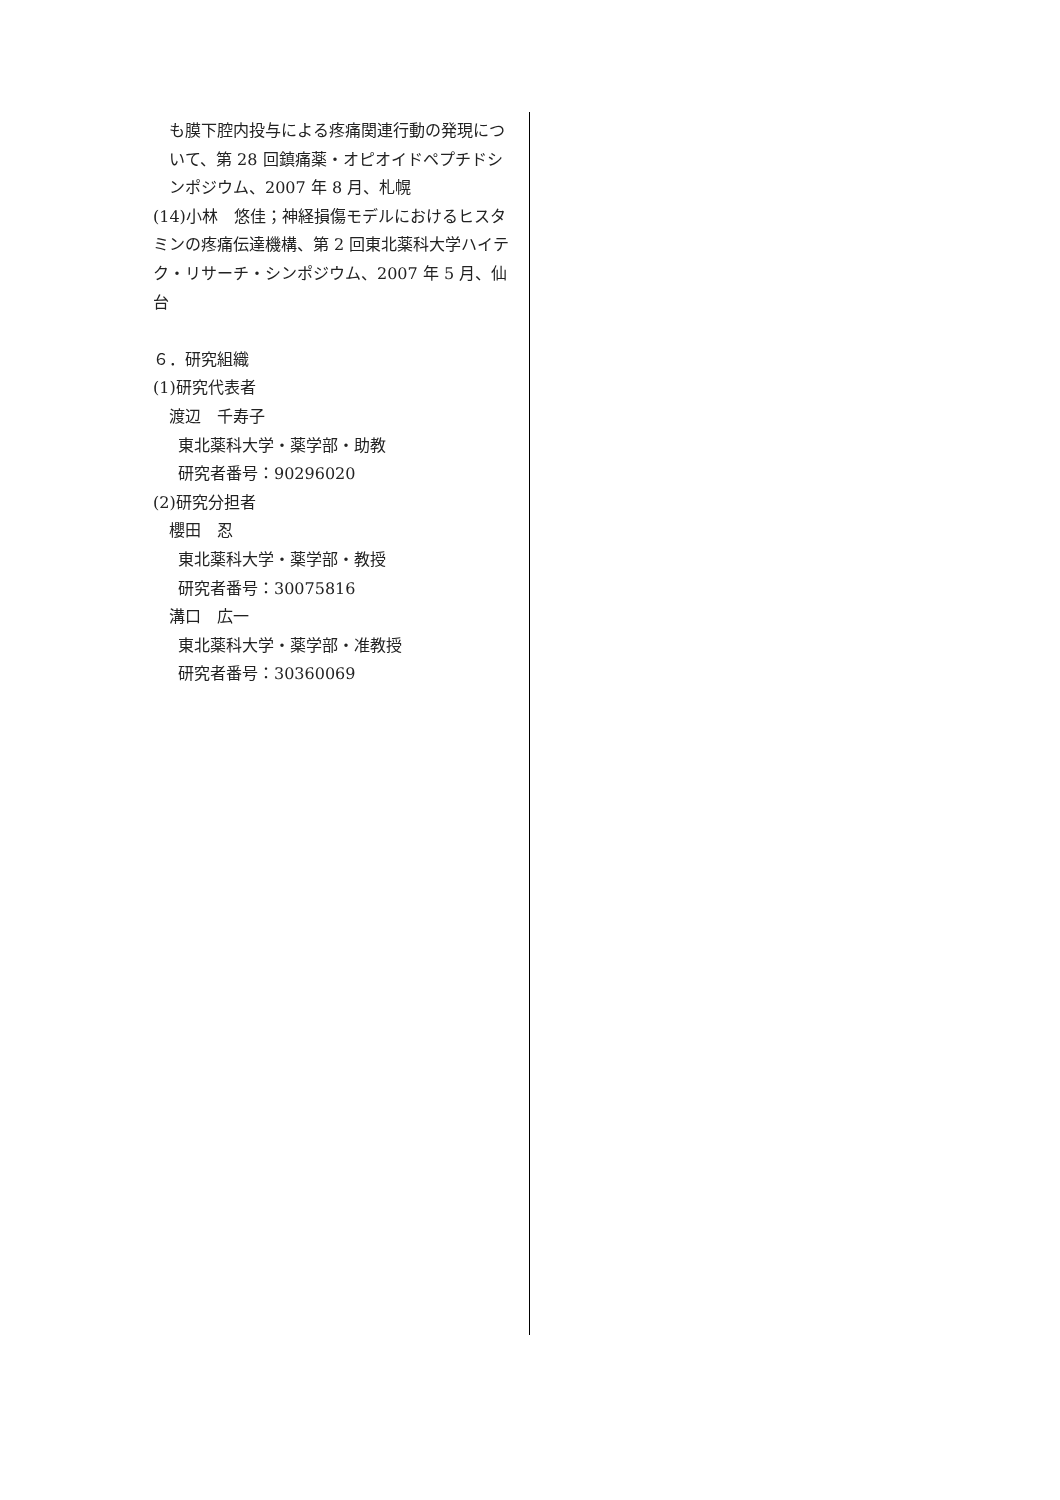も膜下腔内投与による疼痛関連行動の発現について、第 28 回鎮痛薬・オピオイドペプチドシンポジウム、2007 年 8 月、札幌
(14)小林　悠佳；神経損傷モデルにおけるヒスタミンの疼痛伝達機構、第 2 回東北薬科大学ハイテク・リサーチ・シンポジウム、2007 年 5 月、仙台
６．研究組織
(1)研究代表者
渡辺　千寿子
東北薬科大学・薬学部・助教
研究者番号：90296020
(2)研究分担者
櫻田　忍
東北薬科大学・薬学部・教授
研究者番号：30075816
溝口　広一
東北薬科大学・薬学部・准教授
研究者番号：30360069